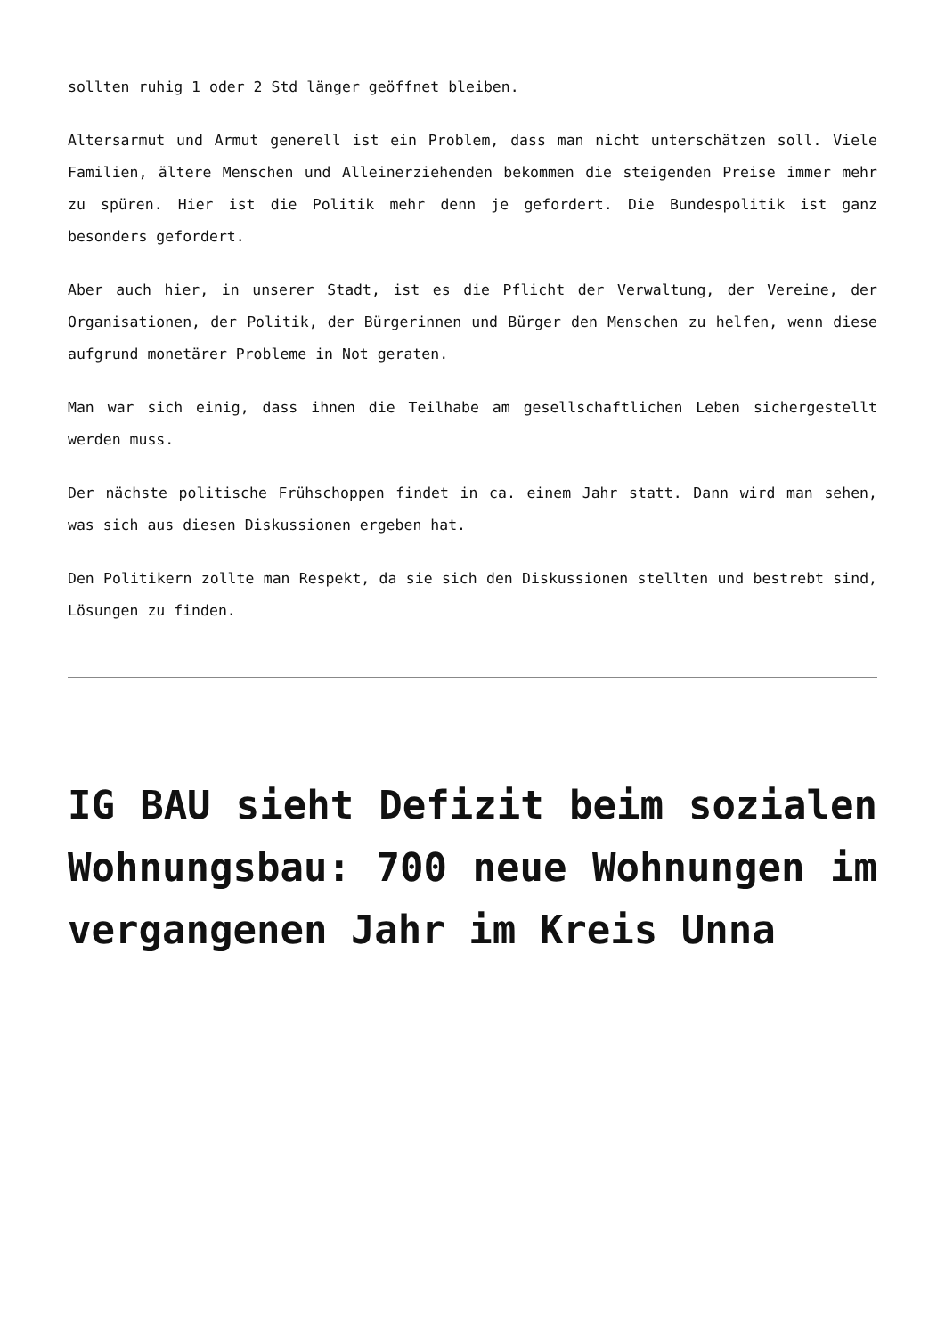sollten ruhig 1 oder 2 Std länger geöffnet bleiben.
Altersarmut und Armut generell ist ein Problem, dass man nicht unterschätzen soll. Viele Familien, ältere Menschen und Alleinerziehenden bekommen die steigenden Preise immer mehr zu spüren. Hier ist die Politik mehr denn je gefordert. Die Bundespolitik ist ganz besonders gefordert.
Aber auch hier, in unserer Stadt, ist es die Pflicht der Verwaltung, der Vereine, der Organisationen, der Politik, der Bürgerinnen und Bürger den Menschen zu helfen, wenn diese aufgrund monetärer Probleme in Not geraten.
Man war sich einig, dass ihnen die Teilhabe am gesellschaftlichen Leben sichergestellt werden muss.
Der nächste politische Frühschoppen findet in ca. einem Jahr statt. Dann wird man sehen, was sich aus diesen Diskussionen ergeben hat.
Den Politikern zollte man Respekt, da sie sich den Diskussionen stellten und bestrebt sind, Lösungen zu finden.
IG BAU sieht Defizit beim sozialen Wohnungsbau: 700 neue Wohnungen im vergangenen Jahr im Kreis Unna